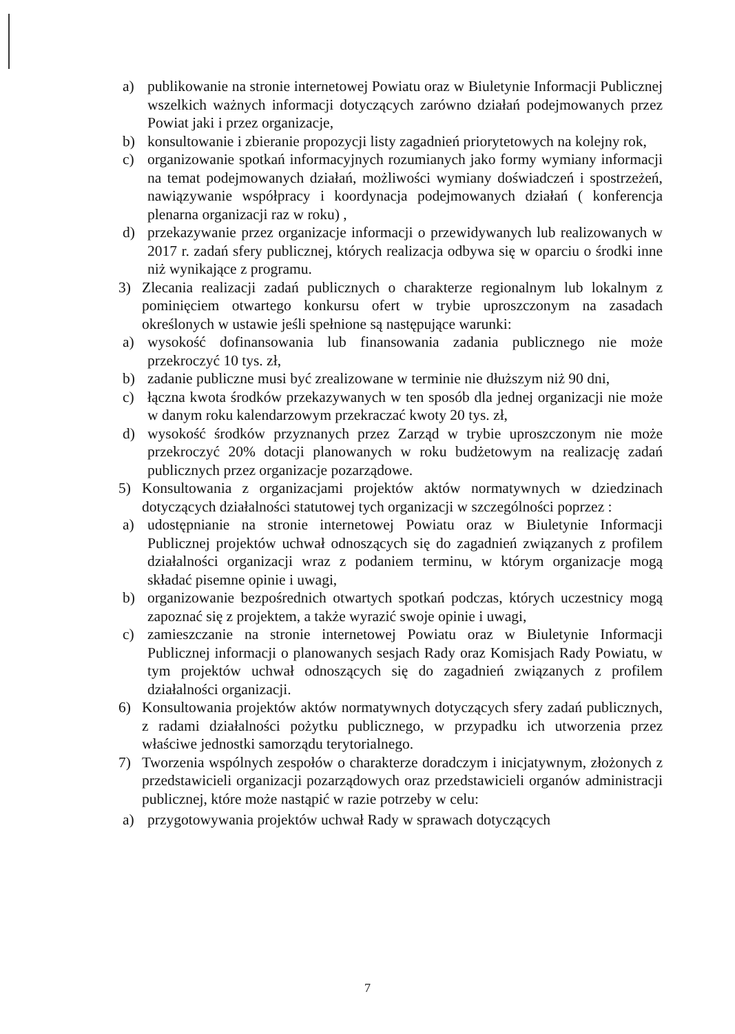a) publikowanie na stronie internetowej Powiatu oraz w Biuletynie Informacji Publicznej wszelkich ważnych informacji dotyczących zarówno działań podejmowanych przez Powiat jaki i przez organizacje,
b) konsultowanie i zbieranie propozycji listy zagadnień priorytetowych na kolejny rok,
c) organizowanie spotkań informacyjnych rozumianych jako formy wymiany informacji na temat podejmowanych działań, możliwości wymiany doświadczeń i spostrzeżeń, nawiązywanie współpracy i koordynacja podejmowanych działań ( konferencja plenarna organizacji raz w roku) ,
d) przekazywanie przez organizacje informacji o przewidywanych lub realizowanych w 2017 r. zadań sfery publicznej, których realizacja odbywa się w oparciu o środki inne niż wynikające z programu.
3) Zlecania realizacji zadań publicznych o charakterze regionalnym lub lokalnym z pominięciem otwartego konkursu ofert w trybie uproszczonym na zasadach określonych w ustawie jeśli spełnione są następujące warunki:
a) wysokość dofinansowania lub finansowania zadania publicznego nie może przekroczyć 10 tys. zł,
b) zadanie publiczne musi być zrealizowane w terminie nie dłuższym niż 90 dni,
c) łączna kwota środków przekazywanych w ten sposób dla jednej organizacji nie może w danym roku kalendarzowym przekraczać kwoty 20 tys. zł,
d) wysokość środków przyznanych przez Zarząd w trybie uproszczonym nie może przekroczyć 20% dotacji planowanych w roku budżetowym na realizację zadań publicznych przez organizacje pozarządowe.
5) Konsultowania z organizacjami projektów aktów normatywnych w dziedzinach dotyczących działalności statutowej tych organizacji w szczególności poprzez :
a) udostępnianie na stronie internetowej Powiatu oraz w Biuletynie Informacji Publicznej projektów uchwał odnoszących się do zagadnień związanych z profilem działalności organizacji wraz z podaniem terminu, w którym organizacje mogą składać pisemne opinie i uwagi,
b) organizowanie bezpośrednich otwartych spotkań podczas, których uczestnicy mogą zapoznać się z projektem, a także wyrazić swoje opinie i uwagi,
c) zamieszczanie na stronie internetowej Powiatu oraz w Biuletynie Informacji Publicznej informacji o planowanych sesjach Rady oraz Komisjach Rady Powiatu, w tym projektów uchwał odnoszących się do zagadnień związanych z profilem działalności organizacji.
6) Konsultowania projektów aktów normatywnych dotyczących sfery zadań publicznych, z radami działalności pożytku publicznego, w przypadku ich utworzenia przez właściwe jednostki samorządu terytorialnego.
7) Tworzenia wspólnych zespołów o charakterze doradczym i inicjatywnym, złożonych z przedstawicieli organizacji pozarządowych oraz przedstawicieli organów administracji publicznej, które może nastąpić w razie potrzeby w celu:
a) przygotowywania projektów uchwał Rady w sprawach dotyczących
7